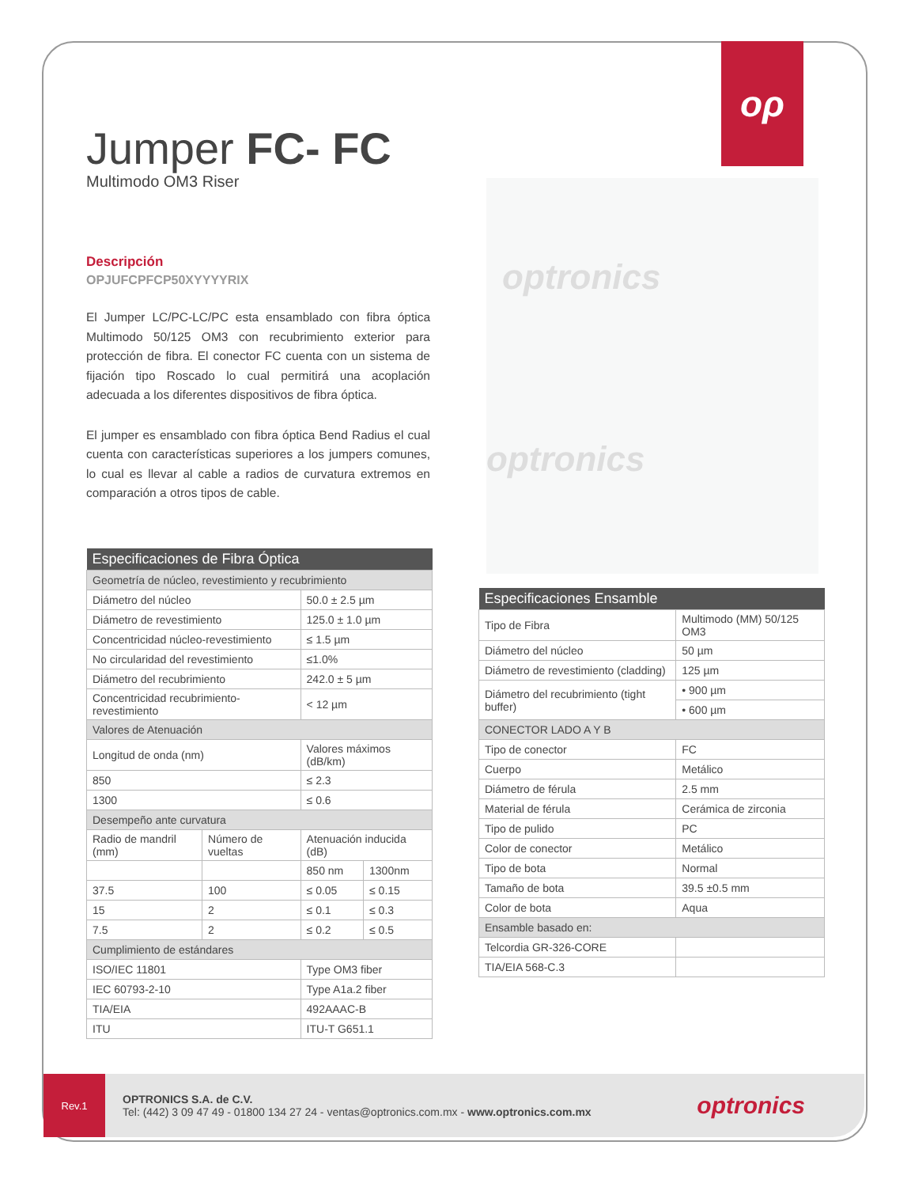ορ
Jumper FC- FC
Multimodo OM3 Riser
Descripción
OPJUFCPFCP50XYYYYRIX
El Jumper LC/PC-LC/PC esta ensamblado con fibra óptica Multimodo 50/125 OM3 con recubrimiento exterior para protección de fibra. El conector FC cuenta con un sistema de fijación tipo Roscado lo cual permitirá una acoplación adecuada a los diferentes dispositivos de fibra óptica.
El jumper es ensamblado con fibra óptica Bend Radius el cual cuenta con características superiores a los jumpers comunes, lo cual es llevar al cable a radios de curvatura extremos en comparación a otros tipos de cable.
optronics
optronics
| Especificaciones de Fibra Óptica | | | |
| Geometría de núcleo, revestimiento y recubrimiento | | | |
| Diámetro del núcleo | | 50.0 ± 2.5 µm | |
| Diámetro de revestimiento | | 125.0 ± 1.0 µm | |
| Concentricidad núcleo-revestimiento | | ≤ 1.5 µm | |
| No circularidad del revestimiento | | ≤1.0% | |
| Diámetro del recubrimiento | | 242.0 ± 5 µm | |
| Concentricidad recubrimiento-revestimiento | | < 12 µm | |
| Valores de Atenuación | | | |
| Longitud de onda (nm) | | Valores máximos (dB/km) | |
| 850 | | ≤ 2.3 | |
| 1300 | | ≤ 0.6 | |
| Desempeño ante curvatura | | | |
| Radio de mandril (mm) | Número de vueltas | Atenuación inducida (dB) | |
| | | 850 nm | 1300nm |
| 37.5 | 100 | ≤ 0.05 | ≤ 0.15 |
| 15 | 2 | ≤ 0.1 | ≤ 0.3 |
| 7.5 | 2 | ≤ 0.2 | ≤ 0.5 |
| Cumplimiento de estándares | | | |
| ISO/IEC 11801 | | Type OM3 fiber | |
| IEC 60793-2-10 | | Type A1a.2 fiber | |
| TIA/EIA | | 492AAAC-B | |
| ITU | | ITU-T G651.1 | |
| Especificaciones Ensamble | |
| Tipo de Fibra | Multimodo (MM) 50/125 OM3 |
| Diámetro del núcleo | 50 µm |
| Diámetro de revestimiento (cladding) | 125 µm |
| Diámetro del recubrimiento (tight buffer) | • 900 µm |
| | • 600 µm |
| CONECTOR LADO A Y B | |
| Tipo de conector | FC |
| Cuerpo | Metálico |
| Diámetro de férula | 2.5 mm |
| Material de férula | Cerámica de zirconia |
| Tipo de pulido | PC |
| Color de conector | Metálico |
| Tipo de bota | Normal |
| Tamaño de bota | 39.5 ±0.5 mm |
| Color de bota | Aqua |
| Ensamble basado en: | |
| Telcordia GR-326-CORE | |
| TIA/EIA 568-C.3 | |
Rev.1
OPTRONICS S.A. de C.V.
Tel: (442) 3 09 47 49 - 01800 134 27 24 - ventas@optronics.com.mx - www.optronics.com.mx
optronics